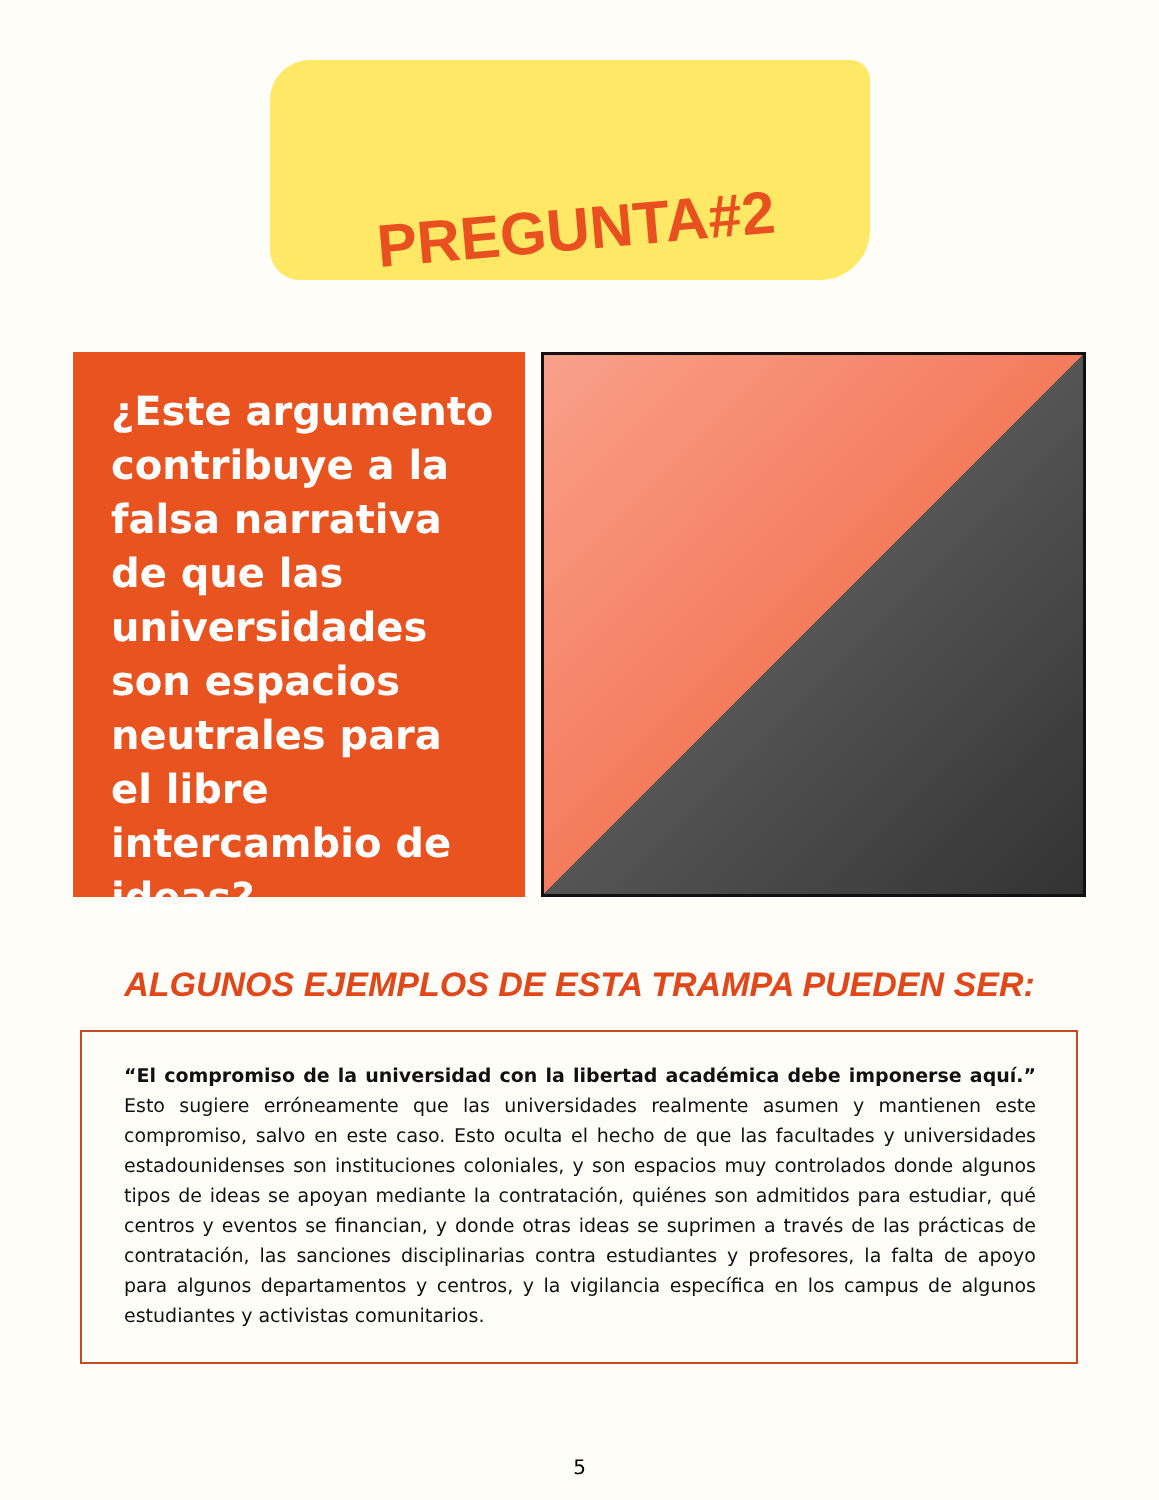PREGUNTA#2
¿Este argumento contribuye a la falsa narrativa de que las universidades son espacios neutrales para el libre intercambio de ideas?
ALGUNOS EJEMPLOS DE ESTA TRAMPA PUEDEN SER:
“El compromiso de la universidad con la libertad académica debe imponerse aquí.” Esto sugiere erróneamente que las universidades realmente asumen y mantienen este compromiso, salvo en este caso. Esto oculta el hecho de que las facultades y universidades estadounidenses son instituciones coloniales, y son espacios muy controlados donde algunos tipos de ideas se apoyan mediante la contratación, quiénes son admitidos para estudiar, qué centros y eventos se financian, y donde otras ideas se suprimen a través de las prácticas de contratación, las sanciones disciplinarias contra estudiantes y profesores, la falta de apoyo para algunos departamentos y centros, y la vigilancia específica en los campus de algunos estudiantes y activistas comunitarios.
5